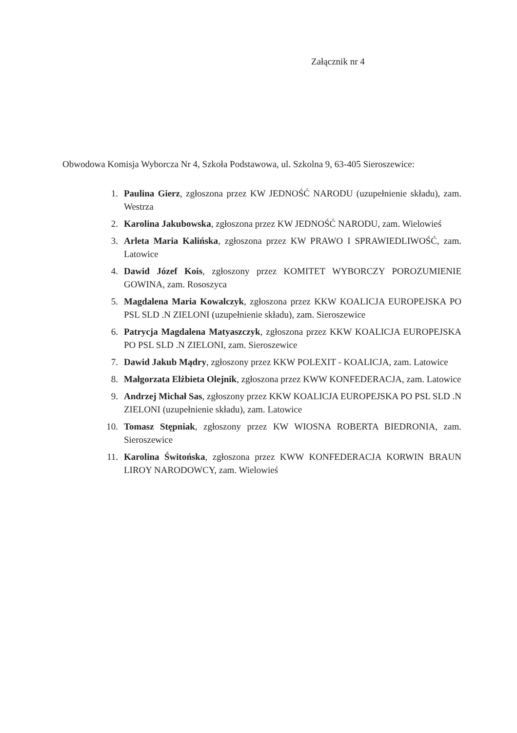Załącznik nr 4
Obwodowa Komisja Wyborcza Nr 4, Szkoła Podstawowa, ul. Szkolna 9, 63-405 Sieroszewice:
1. Paulina Gierz, zgłoszona przez KW JEDNOŚĆ NARODU (uzupełnienie składu), zam. Westrza
2. Karolina Jakubowska, zgłoszona przez KW JEDNOŚĆ NARODU, zam. Wielowieś
3. Arleta Maria Kalińska, zgłoszona przez KW PRAWO I SPRAWIEDLIWOŚĆ, zam. Latowice
4. Dawid Józef Kois, zgłoszony przez KOMITET WYBORCZY POROZUMIENIE GOWINA, zam. Rososzyca
5. Magdalena Maria Kowalczyk, zgłoszona przez KKW KOALICJA EUROPEJSKA PO PSL SLD .N ZIELONI (uzupełnienie składu), zam. Sieroszewice
6. Patrycja Magdalena Matyaszczyk, zgłoszona przez KKW KOALICJA EUROPEJSKA PO PSL SLD .N ZIELONI, zam. Sieroszewice
7. Dawid Jakub Mądry, zgłoszony przez KKW POLEXIT - KOALICJA, zam. Latowice
8. Małgorzata Elżbieta Olejnik, zgłoszona przez KWW KONFEDERACJA, zam. Latowice
9. Andrzej Michał Sas, zgłoszony przez KKW KOALICJA EUROPEJSKA PO PSL SLD .N ZIELONI (uzupełnienie składu), zam. Latowice
10. Tomasz Stępniak, zgłoszony przez KW WIOSNA ROBERTA BIEDRONIA, zam. Sieroszewice
11. Karolina Świtońska, zgłoszona przez KWW KONFEDERACJA KORWIN BRAUN LIROY NARODOWCY, zam. Wielowieś